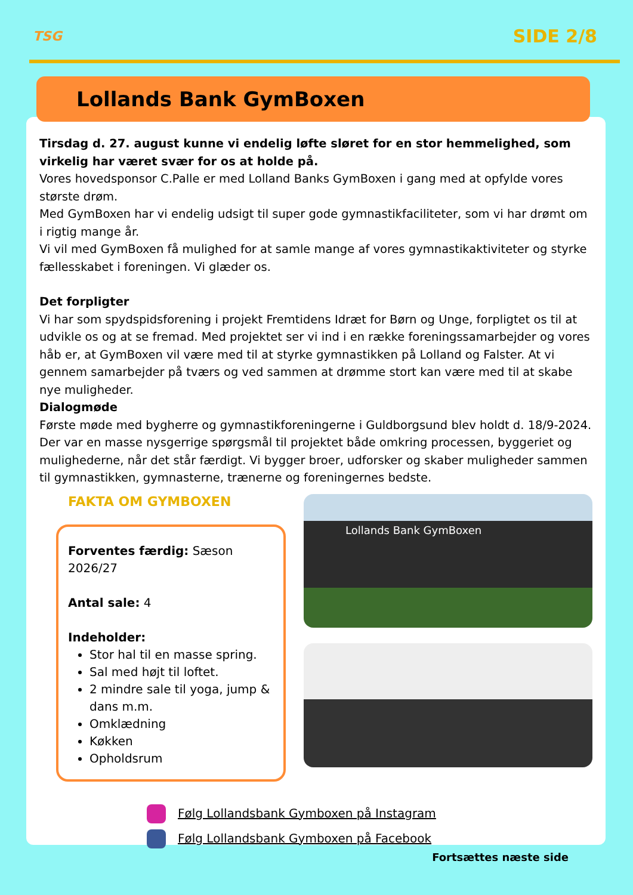TSG
SIDE 2/8
Lollands Bank GymBoxen
Tirsdag d. 27. august kunne vi endelig løfte sløret for en stor hemmelighed, som virkelig har været svær for os at holde på.
Vores hovedsponsor C.Palle er med Lolland Banks GymBoxen i gang med at opfylde vores største drøm.
Med GymBoxen har vi endelig udsigt til super gode gymnastikfaciliteter, som vi har drømt om i rigtig mange år.
Vi vil med GymBoxen få mulighed for at samle mange af vores gymnastikaktiviteter og styrke fællesskabet i foreningen. Vi glæder os.
Det forpligter
Vi har som spydspidsforening i projekt Fremtidens Idræt for Børn og Unge, forpligtet os til at udvikle os og at se fremad. Med projektet ser vi ind i en række foreningssamarbejder og vores håb er, at GymBoxen vil være med til at styrke gymnastikken på Lolland og Falster. At vi gennem samarbejder på tværs og ved sammen at drømme stort kan være med til at skabe nye muligheder.
Dialogmøde
Første møde med bygherre og gymnastikforeningerne i Guldborgsund blev holdt d. 18/9-2024. Der var en masse nysgerrige spørgsmål til projektet både omkring processen, byggeriet og mulighederne, når det står færdigt. Vi bygger broer, udforsker og skaber muligheder sammen til gymnastikken, gymnasterne, trænerne og foreningernes bedste.
FAKTA OM GYMBOXEN
Forventes færdig: Sæson 2026/27
Antal sale: 4
Indeholder:
Stor hal til en masse spring.
Sal med højt til loftet.
2 mindre sale til yoga, jump & dans m.m.
Omklædning
Køkken
Opholdsrum
Lollands Bank GymBoxen
Følg Lollandsbank Gymboxen på Instagram
Følg Lollandsbank Gymboxen på Facebook
Fortsættes næste side